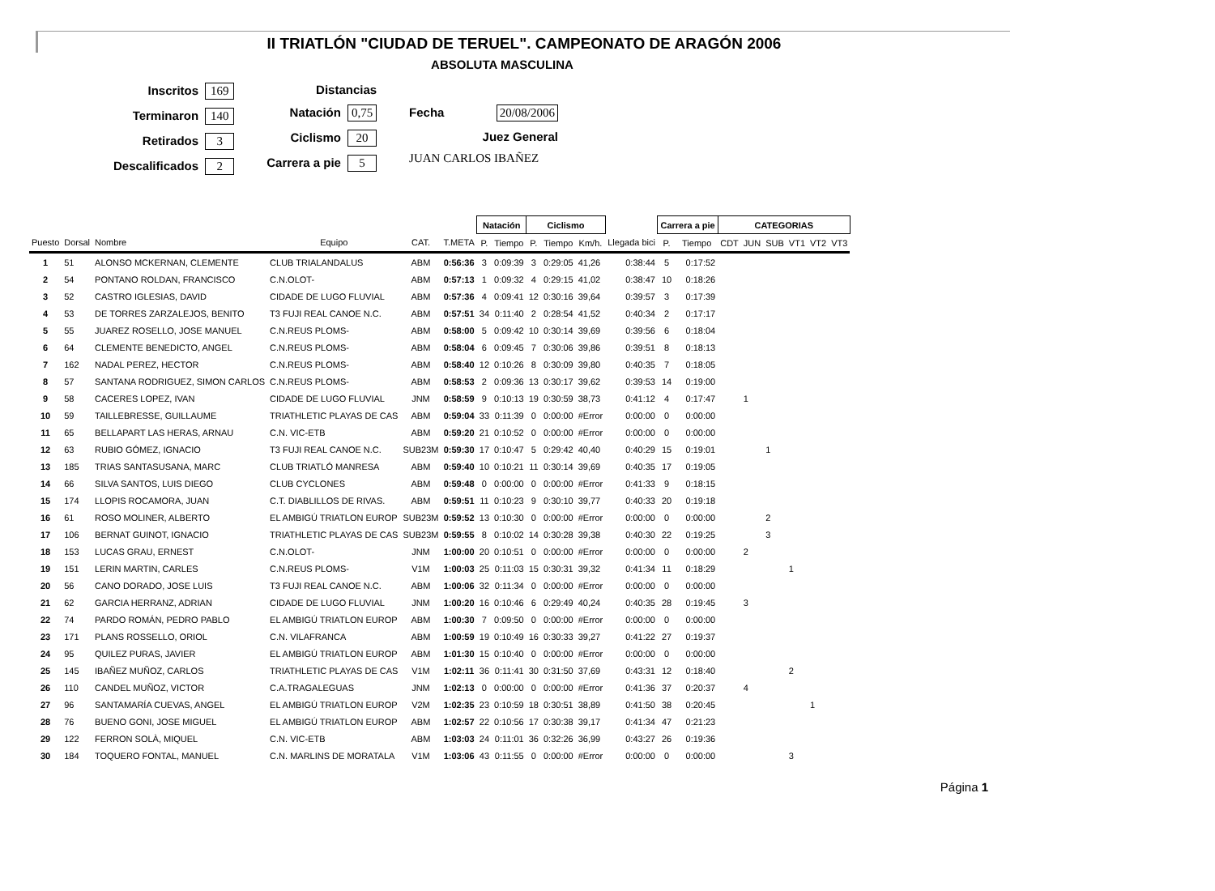II TRIATLÓN "CIUDAD DE TERUEL". CAMPEONATO DE ARAGÓN 2006
ABSOLUTA MASCULINA
Inscritos 169
Terminaron 140
Retirados 3
Descalificados 2
Distancias
Natación 0,75
Ciclismo 20
Carrera a pie 5
Fecha 20/08/2006
Juez General
JUAN CARLOS IBAÑEZ
| | | | | | | Natación | | Ciclismo | | | | Carrera a pie | | CATEGORIAS | | | | | |
| --- | --- | --- | --- | --- | --- | --- | --- | --- | --- | --- | --- | --- | --- | --- | --- | --- | --- | --- | --- |
| Puesto | Dorsal | Nombre | Equipo | CAT. | T.META | P. | Tiempo | P. | Tiempo | Km/h. | Llegada bici | P. | Tiempo | CDT | JUN | SUB | VT1 | VT2 | VT3 |
| 1 | 51 | ALONSO MCKERNAN, CLEMENTE | CLUB TRIALANDALUS | ABM | 0:56:36 | 3 | 0:09:39 | 3 | 0:29:05 | 41,26 | 0:38:44 | 5 | 0:17:52 | | | | | | |
| 2 | 54 | PONTANO ROLDAN, FRANCISCO | C.N.OLOT- | ABM | 0:57:13 | 1 | 0:09:32 | 4 | 0:29:15 | 41,02 | 0:38:47 | 10 | 0:18:26 | | | | | | |
| 3 | 52 | CASTRO IGLESIAS, DAVID | CIDADE DE LUGO FLUVIAL | ABM | 0:57:36 | 4 | 0:09:41 | 12 | 0:30:16 | 39,64 | 0:39:57 | 3 | 0:17:39 | | | | | | |
| 4 | 53 | DE TORRES ZARZALEJOS, BENITO | T3 FUJI REAL CANOE N.C. | ABM | 0:57:51 | 34 | 0:11:40 | 2 | 0:28:54 | 41,52 | 0:40:34 | 2 | 0:17:17 | | | | | | |
| 5 | 55 | JUAREZ ROSELLO, JOSE MANUEL | C.N.REUS PLOMS- | ABM | 0:58:00 | 5 | 0:09:42 | 10 | 0:30:14 | 39,69 | 0:39:56 | 6 | 0:18:04 | | | | | | |
| 6 | 64 | CLEMENTE BENEDICTO, ANGEL | C.N.REUS PLOMS- | ABM | 0:58:04 | 6 | 0:09:45 | 7 | 0:30:06 | 39,86 | 0:39:51 | 8 | 0:18:13 | | | | | | |
| 7 | 162 | NADAL PEREZ, HECTOR | C.N.REUS PLOMS- | ABM | 0:58:40 | 12 | 0:10:26 | 8 | 0:30:09 | 39,80 | 0:40:35 | 7 | 0:18:05 | | | | | | |
| 8 | 57 | SANTANA RODRIGUEZ, SIMON CARLOS | C.N.REUS PLOMS- | ABM | 0:58:53 | 2 | 0:09:36 | 13 | 0:30:17 | 39,62 | 0:39:53 | 14 | 0:19:00 | | | | | | |
| 9 | 58 | CACERES LOPEZ, IVAN | CIDADE DE LUGO FLUVIAL | JNM | 0:58:59 | 9 | 0:10:13 | 19 | 0:30:59 | 38,73 | 0:41:12 | 4 | 0:17:47 | | 1 | | | | |
| 10 | 59 | TAILLEBRESSE, GUILLAUME | TRIATHLETIC PLAYAS DE CAS | ABM | 0:59:04 | 33 | 0:11:39 | 0 | 0:00:00 | #Error | 0:00:00 | 0 | 0:00:00 | | | | | | |
| 11 | 65 | BELLAPART LAS HERAS, ARNAU | C.N. VIC-ETB | ABM | 0:59:20 | 21 | 0:10:52 | 0 | 0:00:00 | #Error | 0:00:00 | 0 | 0:00:00 | | | | | | |
| 12 | 63 | RUBIO GÓMEZ, IGNACIO | T3 FUJI REAL CANOE N.C. | SUB23M | 0:59:30 | 17 | 0:10:47 | 5 | 0:29:42 | 40,40 | 0:40:29 | 15 | 0:19:01 | | | 1 | | | |
| 13 | 185 | TRIAS SANTASUSANA, MARC | CLUB TRIATLÓ MANRESA | ABM | 0:59:40 | 10 | 0:10:21 | 11 | 0:30:14 | 39,69 | 0:40:35 | 17 | 0:19:05 | | | | | | |
| 14 | 66 | SILVA SANTOS, LUIS DIEGO | CLUB CYCLONES | ABM | 0:59:48 | 0 | 0:00:00 | 0 | 0:00:00 | #Error | 0:41:33 | 9 | 0:18:15 | | | | | | |
| 15 | 174 | LLOPIS ROCAMORA, JUAN | C.T. DIABLILLOS DE RIVAS. | ABM | 0:59:51 | 11 | 0:10:23 | 9 | 0:30:10 | 39,77 | 0:40:33 | 20 | 0:19:18 | | | | | | |
| 16 | 61 | ROSO MOLINER, ALBERTO | EL AMBIGÚ TRIATLON EUROP | SUB23M | 0:59:52 | 13 | 0:10:30 | 0 | 0:00:00 | #Error | 0:00:00 | 0 | 0:00:00 | | | 2 | | | |
| 17 | 106 | BERNAT GUINOT, IGNACIO | TRIATHLETIC PLAYAS DE CAS | SUB23M | 0:59:55 | 8 | 0:10:02 | 14 | 0:30:28 | 39,38 | 0:40:30 | 22 | 0:19:25 | | | 3 | | | |
| 18 | 153 | LUCAS GRAU, ERNEST | C.N.OLOT- | JNM | 1:00:00 | 20 | 0:10:51 | 0 | 0:00:00 | #Error | 0:00:00 | 0 | 0:00:00 | | 2 | | | | |
| 19 | 151 | LERIN MARTIN, CARLES | C.N.REUS PLOMS- | V1M | 1:00:03 | 25 | 0:11:03 | 15 | 0:30:31 | 39,32 | 0:41:34 | 11 | 0:18:29 | | | | 1 | | |
| 20 | 56 | CANO DORADO, JOSE LUIS | T3 FUJI REAL CANOE N.C. | ABM | 1:00:06 | 32 | 0:11:34 | 0 | 0:00:00 | #Error | 0:00:00 | 0 | 0:00:00 | | | | | | |
| 21 | 62 | GARCIA HERRANZ, ADRIAN | CIDADE DE LUGO FLUVIAL | JNM | 1:00:20 | 16 | 0:10:46 | 6 | 0:29:49 | 40,24 | 0:40:35 | 28 | 0:19:45 | | 3 | | | | |
| 22 | 74 | PARDO ROMÁN, PEDRO PABLO | EL AMBIGÚ TRIATLON EUROP | ABM | 1:00:30 | 7 | 0:09:50 | 0 | 0:00:00 | #Error | 0:00:00 | 0 | 0:00:00 | | | | | | |
| 23 | 171 | PLANS ROSSELLO, ORIOL | C.N. VILAFRANCA | ABM | 1:00:59 | 19 | 0:10:49 | 16 | 0:30:33 | 39,27 | 0:41:22 | 27 | 0:19:37 | | | | | | |
| 24 | 95 | QUILEZ PURAS, JAVIER | EL AMBIGÚ TRIATLON EUROP | ABM | 1:01:30 | 15 | 0:10:40 | 0 | 0:00:00 | #Error | 0:00:00 | 0 | 0:00:00 | | | | | | |
| 25 | 145 | IBAÑEZ MUÑOZ, CARLOS | TRIATHLETIC PLAYAS DE CAS | V1M | 1:02:11 | 36 | 0:11:41 | 30 | 0:31:50 | 37,69 | 0:43:31 | 12 | 0:18:40 | | | | 2 | | |
| 26 | 110 | CANDEL MUÑOZ, VICTOR | C.A.TRAGALEGUAS | JNM | 1:02:13 | 0 | 0:00:00 | 0 | 0:00:00 | #Error | 0:41:36 | 37 | 0:20:37 | | 4 | | | | |
| 27 | 96 | SANTAMARÍA CUEVAS, ANGEL | EL AMBIGÚ TRIATLON EUROP | V2M | 1:02:35 | 23 | 0:10:59 | 18 | 0:30:51 | 38,89 | 0:41:50 | 38 | 0:20:45 | | | | | 1 | |
| 28 | 76 | BUENO GONI, JOSE MIGUEL | EL AMBIGÚ TRIATLON EUROP | ABM | 1:02:57 | 22 | 0:10:56 | 17 | 0:30:38 | 39,17 | 0:41:34 | 47 | 0:21:23 | | | | | | |
| 29 | 122 | FERRON SOLÀ, MIQUEL | C.N. VIC-ETB | ABM | 1:03:03 | 24 | 0:11:01 | 36 | 0:32:26 | 36,99 | 0:43:27 | 26 | 0:19:36 | | | | | | |
| 30 | 184 | TOQUERO FONTAL, MANUEL | C.N. MARLINS DE MORATALA | V1M | 1:03:06 | 43 | 0:11:55 | 0 | 0:00:00 | #Error | 0:00:00 | 0 | 0:00:00 | | | | 3 | | |
Página 1